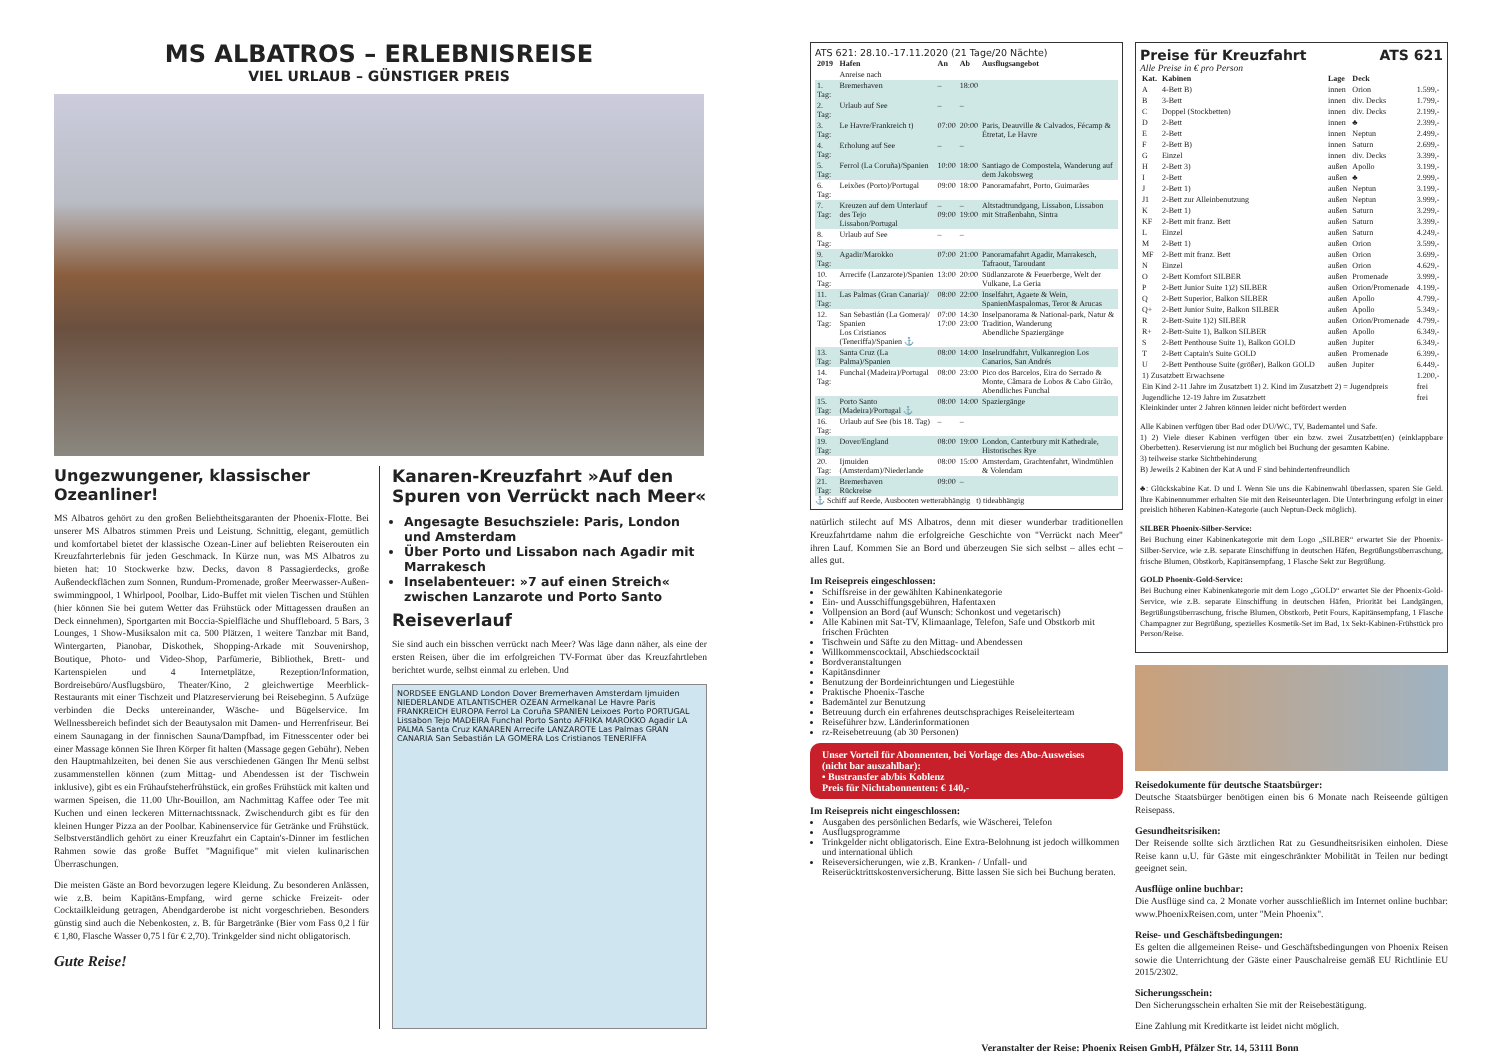MS ALBATROS – ERLEBNISREISE
VIEL URLAUB – GÜNSTIGER PREIS
Ungezwungener, klassischer Ozeanliner!
MS Albatros gehört zu den großen Beliebtheitsgaranten der Phoenix-Flotte. Bei unserer MS Albatros stimmen Preis und Leistung. Schnittig, elegant, gemütlich und komfortabel bietet der klassische Ozean-Liner auf beliebten Reiserouten ein Kreuzfahrterlebnis für jeden Geschmack. In Kürze nun, was MS Albatros zu bieten hat: 10 Stockwerke bzw. Decks, davon 8 Passagierdecks, große Außendeckflächen zum Sonnen, Rundum-Promenade, großer Meerwasser-Außen-swimmingpool, 1 Whirlpool, Poolbar, Lido-Buffet mit vielen Tischen und Stühlen (hier können Sie bei gutem Wetter das Frühstück oder Mittagessen draußen an Deck einnehmen), Sportgarten mit Boccia-Spielfläche und Shuffleboard. 5 Bars, 3 Lounges, 1 Show-Musiksalon mit ca. 500 Plätzen, 1 weitere Tanzbar mit Band, Wintergarten, Pianobar, Diskothek, Shopping-Arkade mit Souvenirshop, Boutique, Photo- und Video-Shop, Parfümerie, Bibliothek, Brett- und Kartenspielen und 4 Internetplätze, Rezeption/Information, Bordreisebüro/Ausflugsbüro, Theater/Kino, 2 gleichwertige Meerblick-Restaurants mit einer Tischzeit und Platzreservierung bei Reisebeginn. 5 Aufzüge verbinden die Decks untereinander, Wäsche- und Bügelservice. Im Wellnessbereich befindet sich der Beautysalon mit Damen- und Herrenfriseur. Bei einem Saunagang in der finnischen Sauna/Dampfbad, im Fitnesscenter oder bei einer Massage können Sie Ihren Körper fit halten (Massage gegen Gebühr). Neben den Hauptmahlzeiten, bei denen Sie aus verschiedenen Gängen Ihr Menü selbst zusammenstellen können (zum Mittag- und Abendessen ist der Tischwein inklusive), gibt es ein Frühaufsteherfrühstück, ein großes Frühstück mit kalten und warmen Speisen, die 11.00 Uhr-Bouillon, am Nachmittag Kaffee oder Tee mit Kuchen und einen leckeren Mitternachtssnack. Zwischendurch gibt es für den kleinen Hunger Pizza an der Poolbar. Kabinenservice für Getränke und Frühstück. Selbstverständlich gehört zu einer Kreuzfahrt ein Captain's-Dinner im festlichen Rahmen sowie das große Buffet "Magnifique" mit vielen kulinarischen Überraschungen.
Die meisten Gäste an Bord bevorzugen legere Kleidung. Zu besonderen Anlässen, wie z.B. beim Kapitäns-Empfang, wird gerne schicke Freizeit- oder Cocktailkleidung getragen, Abendgarderobe ist nicht vorgeschrieben. Besonders günstig sind auch die Nebenkosten, z. B. für Bargetränke (Bier vom Fass 0,2 l für € 1,80, Flasche Wasser 0,75 l für € 2,70). Trinkgelder sind nicht obligatorisch.
Gute Reise!
Kanaren-Kreuzfahrt »Auf den Spuren von Verrückt nach Meer«
Angesagte Besuchsziele: Paris, London und Amsterdam
Über Porto und Lissabon nach Agadir mit Marrakesch
Inselabenteuer: »7 auf einen Streich« zwischen Lanzarote und Porto Santo
Reiseverlauf
Sie sind auch ein bisschen verrückt nach Meer? Was läge dann näher, als eine der ersten Reisen, über die im erfolgreichen TV-Format über das Kreuzfahrtleben berichtet wurde, selbst einmal zu erleben. Und
NORDSEE ENGLAND London Dover Bremerhaven Amsterdam Ijmuiden NIEDERLANDE ATLANTISCHER OZEAN Armelkanal Le Havre Paris FRANKREICH EUROPA Ferrol La Coruña SPANIEN Leixoes Porto PORTUGAL Lissabon Tejo MADEIRA Funchal Porto Santo AFRIKA MAROKKO Agadir LA PALMA Santa Cruz KANAREN Arrecife LANZAROTE Las Palmas GRAN CANARIA San Sebastián LA GOMERA Los Cristianos TENERIFFA
ATS 621: 28.10.-17.11.2020 (21 Tage/20 Nächte)
| 2019 | Hafen | An | Ab | Ausflugsangebot |
| --- | --- | --- | --- | --- |
| | Anreise nach | | | |
| 1. Tag: | Bremerhaven | – | 18:00 | |
| 2. Tag: | Urlaub auf See | – | – | |
| 3. Tag: | Le Havre/Frankreich t) | 07:00 | 20:00 | Paris, Deauville & Calvados, Fécamp & Étretat, Le Havre |
| 4. Tag: | Erholung auf See | – | – | |
| 5. Tag: | Ferrol (La Coruña)/Spanien | 10:00 | 18:00 | Santiago de Compostela, Wanderung auf dem Jakobsweg |
| 6. Tag: | Leixões (Porto)/Portugal | 09:00 | 18:00 | Panoramafahrt, Porto, Guimarães |
| 7. Tag: | Kreuzen auf dem Unterlauf des Tejo Lissabon/Portugal | – 09:00 | – 19:00 | Altstadtrundgang, Lissabon, Lissabon mit Straßenbahn, Sintra |
| 8. Tag: | Urlaub auf See | – | – | |
| 9. Tag: | Agadir/Marokko | 07:00 | 21:00 | Panoramafahrt Agadir, Marrakesch, Tafraout, Taroudant |
| 10. Tag: | Arrecife (Lanzarote)/Spanien | 13:00 | 20:00 | Südlanzarote & Feuerberge, Welt der Vulkane, La Geria |
| 11. Tag: | Las Palmas (Gran Canaria)/ | 08:00 | 22:00 | Inselfahrt, Agaete & Wein, SpanienMaspalomas, Teror & Arucas |
| 12. Tag: | San Sebastián (La Gomera)/ Spanien Los Cristianos (Teneriffa)/Spanien ⚓ | 07:00 17:00 | 14:30 23:00 | Inselpanorama & National-park, Natur & Tradition, Wanderung Abendliche Spaziergänge |
| 13. Tag: | Santa Cruz (La Palma)/Spanien | 08:00 | 14:00 | Inselrundfahrt, Vulkanregion Los Canarios, San Andrés |
| 14. Tag: | Funchal (Madeira)/Portugal | 08:00 | 23:00 | Pico dos Barcelos, Eira do Serrado & Monte, Câmara de Lobos & Cabo Girão, Abendliches Funchal |
| 15. Tag: | Porto Santo (Madeira)/Portugal ⚓ | 08:00 | 14:00 | Spaziergänge |
| 16. Tag: | Urlaub auf See (bis 18. Tag) | – | – | |
| 19. Tag: | Dover/England | 08:00 | 19:00 | London, Canterbury mit Kathedrale, Historisches Rye |
| 20. Tag: | Ijmuiden (Amsterdam)/Niederlande | 08:00 | 15:00 | Amsterdam, Grachtenfahrt, Windmühlen & Volendam |
| 21. Tag: | Bremerhaven Rückreise | 09:00 | – | |
⚓ Schiff auf Reede, Ausbooten wetterabhängig t) tideabhängig
natürlich stilecht auf MS Albatros, denn mit dieser wunderbar traditionellen Kreuzfahrtdame nahm die erfolgreiche Geschichte von "Verrückt nach Meer" ihren Lauf. Kommen Sie an Bord und überzeugen Sie sich selbst – alles echt – alles gut.
Im Reisepreis eingeschlossen:
Schiffsreise in der gewählten Kabinenkategorie
Ein- und Ausschiffungsgebühren, Hafentaxen
Vollpension an Bord (auf Wunsch: Schonkost und vegetarisch)
Alle Kabinen mit Sat-TV, Klimaanlage, Telefon, Safe und Obstkorb mit frischen Früchten
Tischwein und Säfte zu den Mittag- und Abendessen
Willkommenscocktail, Abschiedscocktail
Bordveranstaltungen
Kapitänsdinner
Benutzung der Bordeinrichtungen und Liegestühle
Praktische Phoenix-Tasche
Bademäntel zur Benutzung
Betreuung durch ein erfahrenes deutschsprachiges Reiseleiterteam
Reiseführer bzw. Länderinformationen
rz-Reisebetreuung (ab 30 Personen)
Unser Vorteil für Abonnenten, bei Vorlage des Abo-Ausweises (nicht bar auszahlbar):
• Bustransfer ab/bis Koblenz
Preis für Nichtabonnenten: € 140,-
Im Reisepreis nicht eingeschlossen:
Ausgaben des persönlichen Bedarfs, wie Wäscherei, Telefon
Ausflugsprogramme
Trinkgelder nicht obligatorisch. Eine Extra-Belohnung ist jedoch willkommen und international üblich
Reiseversicherungen, wie z.B. Kranken- / Unfall- und Reiserücktrittskostenversicherung. Bitte lassen Sie sich bei Buchung beraten.
Preise für Kreuzfahrt ATS 621
Alle Preise in € pro Person
| Kat. | Kabinen | Lage | Deck | |
| --- | --- | --- | --- | --- |
| A | 4-Bett B) | innen | Orion | 1.599,- |
| B | 3-Bett | innen | div. Decks | 1.799,- |
| C | Doppel (Stockbetten) | innen | div. Decks | 2.199,- |
| D | 2-Bett | innen | ♣ | 2.399,- |
| E | 2-Bett | innen | Neptun | 2.499,- |
| F | 2-Bett B) | innen | Saturn | 2.699,- |
| G | Einzel | innen | div. Decks | 3.399,- |
| H | 2-Bett 3) | außen | Apollo | 3.199,- |
| I | 2-Bett | außen | ♣ | 2.999,- |
| J | 2-Bett 1) | außen | Neptun | 3.199,- |
| J1 | 2-Bett zur Alleinbenutzung | außen | Neptun | 3.999,- |
| K | 2-Bett 1) | außen | Saturn | 3.299,- |
| KF | 2-Bett mit franz. Bett | außen | Saturn | 3.399,- |
| L | Einzel | außen | Saturn | 4.249,- |
| M | 2-Bett 1) | außen | Orion | 3.599,- |
| MF | 2-Bett mit franz. Bett | außen | Orion | 3.699,- |
| N | Einzel | außen | Orion | 4.629,- |
| O | 2-Bett Komfort SILBER | außen | Promenade | 3.999,- |
| P | 2-Bett Junior Suite 1)2) SILBER | außen | Orion/Promenade | 4.199,- |
| Q | 2-Bett Superior, Balkon SILBER | außen | Apollo | 4.799,- |
| Q+ | 2-Bett Junior Suite, Balkon SILBER | außen | Apollo | 5.349,- |
| R | 2-Bett-Suite 1)2) SILBER | außen | Orion/Promenade | 4.799,- |
| R+ | 2-Bett-Suite 1), Balkon SILBER | außen | Apollo | 6.349,- |
| S | 2-Bett Penthouse Suite 1), Balkon GOLD | außen | Jupiter | 6.349,- |
| T | 2-Bett Captain's Suite GOLD | außen | Promenade | 6.399,- |
| U | 2-Bett Penthouse Suite (größer), Balkon GOLD | außen | Jupiter | 6.449,- |
| 1) Zusatzbett Erwachsene | | | | 1.200,- |
| Ein Kind 2-11 Jahre im Zusatzbett 1) 2. Kind im Zusatzbett 2) = Jugendpreis | | | | frei |
| Jugendliche 12-19 Jahre im Zusatzbett | | | | frei |
Kleinkinder unter 2 Jahren können leider nicht befördert werden
Alle Kabinen verfügen über Bad oder DU/WC, TV, Bademantel und Safe.
1) 2) Viele dieser Kabinen verfügen über ein bzw. zwei Zusatzbett(en) (einklappbare Oberbetten). Reservierung ist nur möglich bei Buchung der gesamten Kabine.
3) teilweise starke Sichtbehinderung
B) Jeweils 2 Kabinen der Kat A und F sind behindertenfreundlich
♣: Glückskabine Kat. D und I. Wenn Sie uns die Kabinenwahl überlassen, sparen Sie Geld. Ihre Kabinennummer erhalten Sie mit den Reiseunterlagen. Die Unterbringung erfolgt in einer preislich höheren Kabinen-Kategorie (auch Neptun-Deck möglich).
SILBER Phoenix-Silber-Service:
Bei Buchung einer Kabinenkategorie mit dem Logo „SILBER“ erwartet Sie der Phoenix-Silber-Service, wie z.B. separate Einschiffung in deutschen Häfen, Begrüßungsüberraschung, frische Blumen, Obstkorb, Kapitänsempfang, 1 Flasche Sekt zur Begrüßung.
GOLD Phoenix-Gold-Service:
Bei Buchung einer Kabinenkategorie mit dem Logo „GOLD“ erwartet Sie der Phoenix-Gold-Service, wie z.B. separate Einschiffung in deutschen Häfen, Priorität bei Landgängen, Begrüßungsüberraschung, frische Blumen, Obstkorb, Petit Fours, Kapitänsempfang, 1 Flasche Champagner zur Begrüßung, spezielles Kosmetik-Set im Bad, 1x Sekt-Kabinen-Frühstück pro Person/Reise.
Reisedokumente für deutsche Staatsbürger:
Deutsche Staatsbürger benötigen einen bis 6 Monate nach Reiseende gültigen Reisepass.
Gesundheitsrisiken:
Der Reisende sollte sich ärztlichen Rat zu Gesundheitsrisiken einholen. Diese Reise kann u.U. für Gäste mit eingeschränkter Mobilität in Teilen nur bedingt geeignet sein.
Ausflüge online buchbar:
Die Ausflüge sind ca. 2 Monate vorher ausschließlich im Internet online buchbar: www.PhoenixReisen.com, unter "Mein Phoenix".
Reise- und Geschäftsbedingungen:
Es gelten die allgemeinen Reise- und Geschäftsbedingungen von Phoenix Reisen sowie die Unterrichtung der Gäste einer Pauschalreise gemäß EU Richtlinie EU 2015/2302.
Sicherungsschein:
Den Sicherungsschein erhalten Sie mit der Reisebestätigung.
Eine Zahlung mit Kreditkarte ist leidet nicht möglich.
Veranstalter der Reise: Phoenix Reisen GmbH, Pfälzer Str. 14, 53111 Bonn